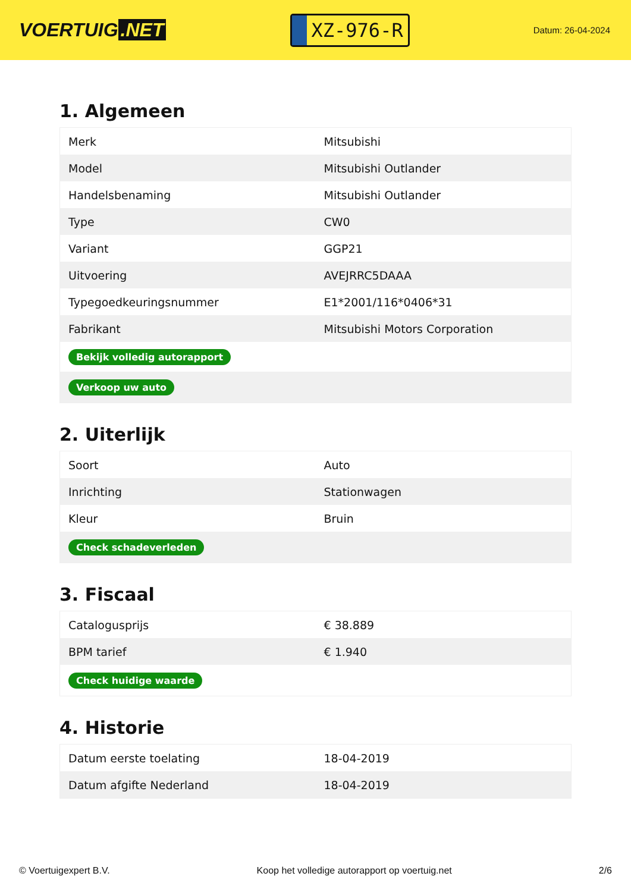VOERTUIG.NET
XZ-976-R
Datum: 26-04-2024
1. Algemeen
| Merk | Mitsubishi |
| Model | Mitsubishi Outlander |
| Handelsbenaming | Mitsubishi Outlander |
| Type | CW0 |
| Variant | GGP21 |
| Uitvoering | AVEJRRC5DAAA |
| Typegoedkeuringsnummer | E1*2001/116*0406*31 |
| Fabrikant | Mitsubishi Motors Corporation |
| Bekijk volledig autorapport | |
| Verkoop uw auto | |
2. Uiterlijk
| Soort | Auto |
| Inrichting | Stationwagen |
| Kleur | Bruin |
| Check schadeverleden | |
3. Fiscaal
| Catalogusprijs | € 38.889 |
| BPM tarief | € 1.940 |
| Check huidige waarde | |
4. Historie
| Datum eerste toelating | 18-04-2019 |
| Datum afgifte Nederland | 18-04-2019 |
© Voertuigexpert B.V. Koop het volledige autorapport op voertuig.net 2/6